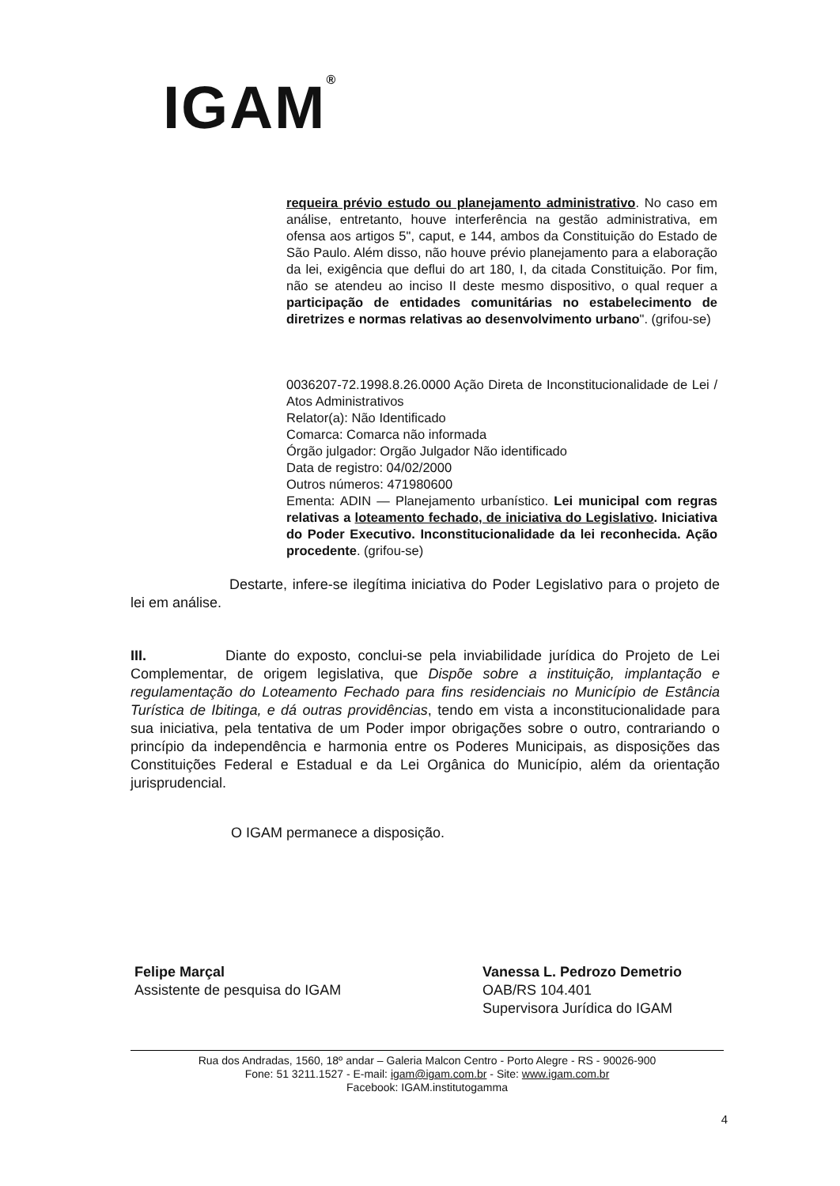IGAM<sup>®</sup>
requeira prévio estudo ou planejamento administrativo. No caso em análise, entretanto, houve interferência na gestão administrativa, em ofensa aos artigos 5", caput, e 144, ambos da Constituição do Estado de São Paulo. Além disso, não houve prévio planejamento para a elaboração da lei, exigência que deflui do art 180, I, da citada Constituição. Por fim, não se atendeu ao inciso II deste mesmo dispositivo, o qual requer a participação de entidades comunitárias no estabelecimento de diretrizes e normas relativas ao desenvolvimento urbano". (grifou-se)
0036207-72.1998.8.26.0000 Ação Direta de Inconstitucionalidade de Lei / Atos Administrativos
Relator(a): Não Identificado
Comarca: Comarca não informada
Órgão julgador: Orgão Julgador Não identificado
Data de registro: 04/02/2000
Outros números: 471980600
Ementa: ADIN — Planejamento urbanístico. Lei municipal com regras relativas a loteamento fechado, de iniciativa do Legislativo. Iniciativa do Poder Executivo. Inconstitucionalidade da lei reconhecida. Ação procedente. (grifou-se)
Destarte, infere-se ilegítima iniciativa do Poder Legislativo para o projeto de lei em análise.
III. Diante do exposto, conclui-se pela inviabilidade jurídica do Projeto de Lei Complementar, de origem legislativa, que Dispõe sobre a instituição, implantação e regulamentação do Loteamento Fechado para fins residenciais no Município de Estância Turística de Ibitinga, e dá outras providências, tendo em vista a inconstitucionalidade para sua iniciativa, pela tentativa de um Poder impor obrigações sobre o outro, contrariando o princípio da independência e harmonia entre os Poderes Municipais, as disposições das Constituições Federal e Estadual e da Lei Orgânica do Município, além da orientação jurisprudencial.
O IGAM permanece a disposição.
Felipe Marçal
Assistente de pesquisa do IGAM
Vanessa L. Pedrozo Demetrio
OAB/RS 104.401
Supervisora Jurídica do IGAM
Rua dos Andradas, 1560, 18º andar – Galeria Malcon Centro - Porto Alegre - RS - 90026-900
Fone: 51 3211.1527 - E-mail: igam@igam.com.br - Site: www.igam.com.br
Facebook: IGAM.institutogamma
4